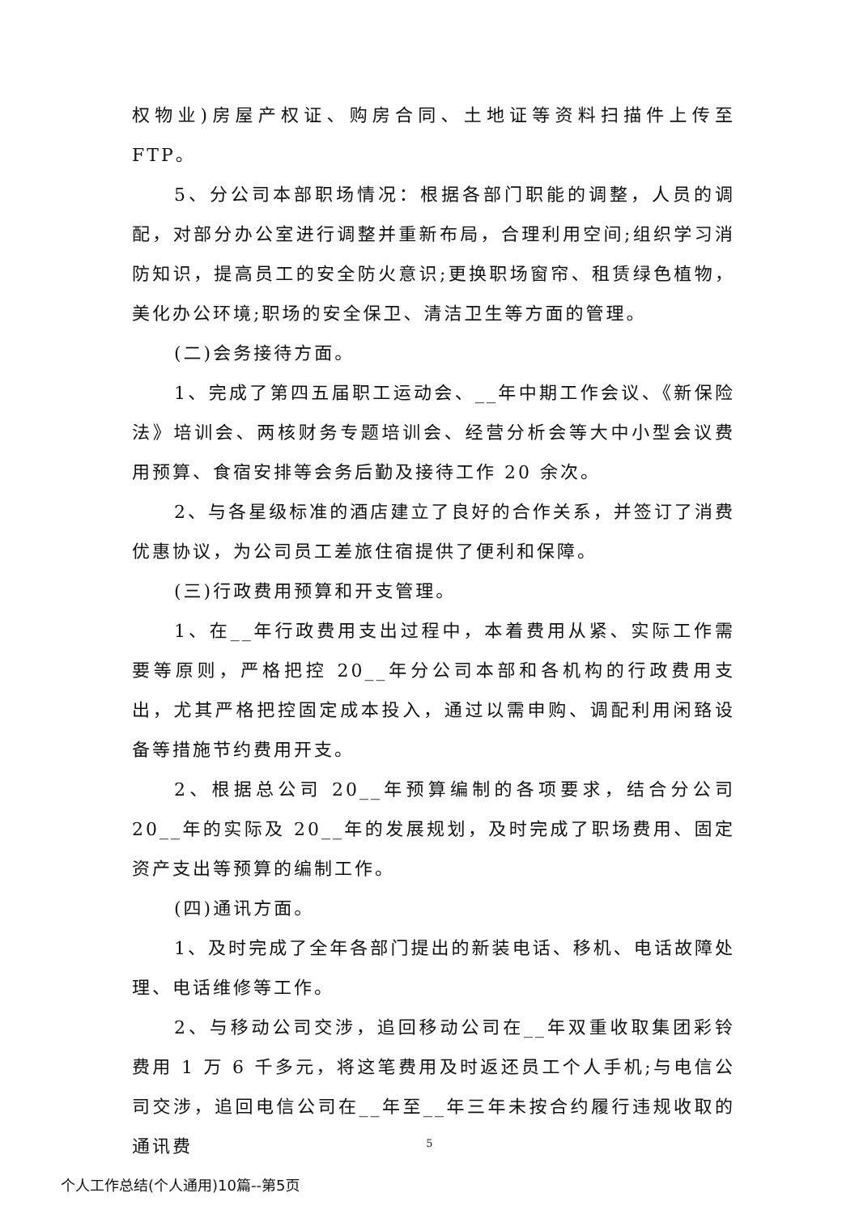权物业)房屋产权证、购房合同、土地证等资料扫描件上传至 FTP。
5、分公司本部职场情况：根据各部门职能的调整，人员的调配，对部分办公室进行调整并重新布局，合理利用空间;组织学习消防知识，提高员工的安全防火意识;更换职场窗帘、租赁绿色植物，美化办公环境;职场的安全保卫、清洁卫生等方面的管理。
(二)会务接待方面。
1、完成了第四五届职工运动会、__年中期工作会议、《新保险法》培训会、两核财务专题培训会、经营分析会等大中小型会议费用预算、食宿安排等会务后勤及接待工作 20 余次。
2、与各星级标准的酒店建立了良好的合作关系，并签订了消费优惠协议，为公司员工差旅住宿提供了便利和保障。
(三)行政费用预算和开支管理。
1、在__年行政费用支出过程中，本着费用从紧、实际工作需要等原则，严格把控 20__年分公司本部和各机构的行政费用支出，尤其严格把控固定成本投入，通过以需申购、调配利用闲臵设备等措施节约费用开支。
2、根据总公司 20__年预算编制的各项要求，结合分公司 20__年的实际及 20__年的发展规划，及时完成了职场费用、固定资产支出等预算的编制工作。
(四)通讯方面。
1、及时完成了全年各部门提出的新装电话、移机、电话故障处理、电话维修等工作。
2、与移动公司交涉，追回移动公司在__年双重收取集团彩铃费用 1 万 6 千多元，将这笔费用及时返还员工个人手机;与电信公司交涉，追回电信公司在__年至__年三年未按合约履行违规收取的通讯费
5
个人工作总结(个人通用)10篇--第5页